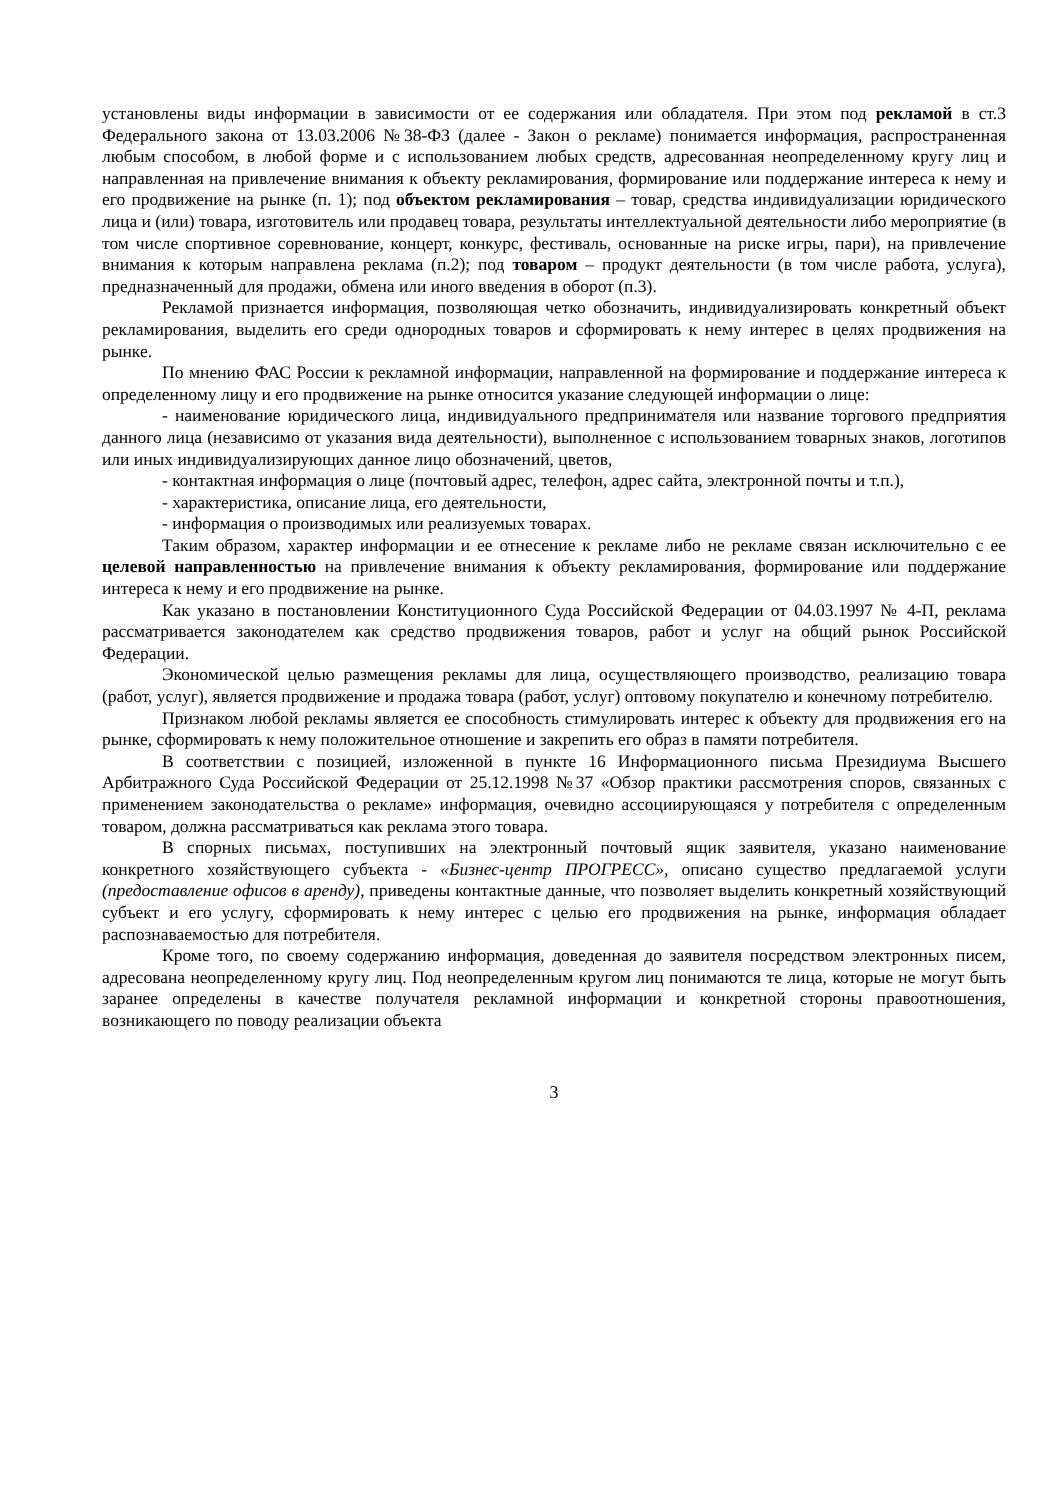установлены виды информации в зависимости от ее содержания или обладателя. При этом под рекламой в ст.3 Федерального закона от 13.03.2006 №38-ФЗ (далее - Закон о рекламе) понимается информация, распространенная любым способом, в любой форме и с использованием любых средств, адресованная неопределенному кругу лиц и направленная на привлечение внимания к объекту рекламирования, формирование или поддержание интереса к нему и его продвижение на рынке (п. 1); под объектом рекламирования – товар, средства индивидуализации юридического лица и (или) товара, изготовитель или продавец товара, результаты интеллектуальной деятельности либо мероприятие (в том числе спортивное соревнование, концерт, конкурс, фестиваль, основанные на риске игры, пари), на привлечение внимания к которым направлена реклама (п.2); под товаром – продукт деятельности (в том числе работа, услуга), предназначенный для продажи, обмена или иного введения в оборот (п.3).
Рекламой признается информация, позволяющая четко обозначить, индивидуализировать конкретный объект рекламирования, выделить его среди однородных товаров и сформировать к нему интерес в целях продвижения на рынке.
По мнению ФАС России к рекламной информации, направленной на формирование и поддержание интереса к определенному лицу и его продвижение на рынке относится указание следующей информации о лице:
- наименование юридического лица, индивидуального предпринимателя или название торгового предприятия данного лица (независимо от указания вида деятельности), выполненное с использованием товарных знаков, логотипов или иных индивидуализирующих данное лицо обозначений, цветов,
- контактная информация о лице (почтовый адрес, телефон, адрес сайта, электронной почты и т.п.),
- характеристика, описание лица, его деятельности,
- информация о производимых или реализуемых товарах.
Таким образом, характер информации и ее отнесение к рекламе либо не рекламе связан исключительно с ее целевой направленностью на привлечение внимания к объекту рекламирования, формирование или поддержание интереса к нему и его продвижение на рынке.
Как указано в постановлении Конституционного Суда Российской Федерации от 04.03.1997 № 4-П, реклама рассматривается законодателем как средство продвижения товаров, работ и услуг на общий рынок Российской Федерации.
Экономической целью размещения рекламы для лица, осуществляющего производство, реализацию товара (работ, услуг), является продвижение и продажа товара (работ, услуг) оптовому покупателю и конечному потребителю.
Признаком любой рекламы является ее способность стимулировать интерес к объекту для продвижения его на рынке, сформировать к нему положительное отношение и закрепить его образ в памяти потребителя.
В соответствии с позицией, изложенной в пункте 16 Информационного письма Президиума Высшего Арбитражного Суда Российской Федерации от 25.12.1998 №37 «Обзор практики рассмотрения споров, связанных с применением законодательства о рекламе» информация, очевидно ассоциирующаяся у потребителя с определенным товаром, должна рассматриваться как реклама этого товара.
В спорных письмах, поступивших на электронный почтовый ящик заявителя, указано наименование конкретного хозяйствующего субъекта - «Бизнес-центр ПРОГРЕСС», описано существо предлагаемой услуги (предоставление офисов в аренду), приведены контактные данные, что позволяет выделить конкретный хозяйствующий субъект и его услугу, сформировать к нему интерес с целью его продвижения на рынке, информация обладает распознаваемостью для потребителя.
Кроме того, по своему содержанию информация, доведенная до заявителя посредством электронных писем, адресована неопределенному кругу лиц. Под неопределенным кругом лиц понимаются те лица, которые не могут быть заранее определены в качестве получателя рекламной информации и конкретной стороны правоотношения, возникающего по поводу реализации объекта
3